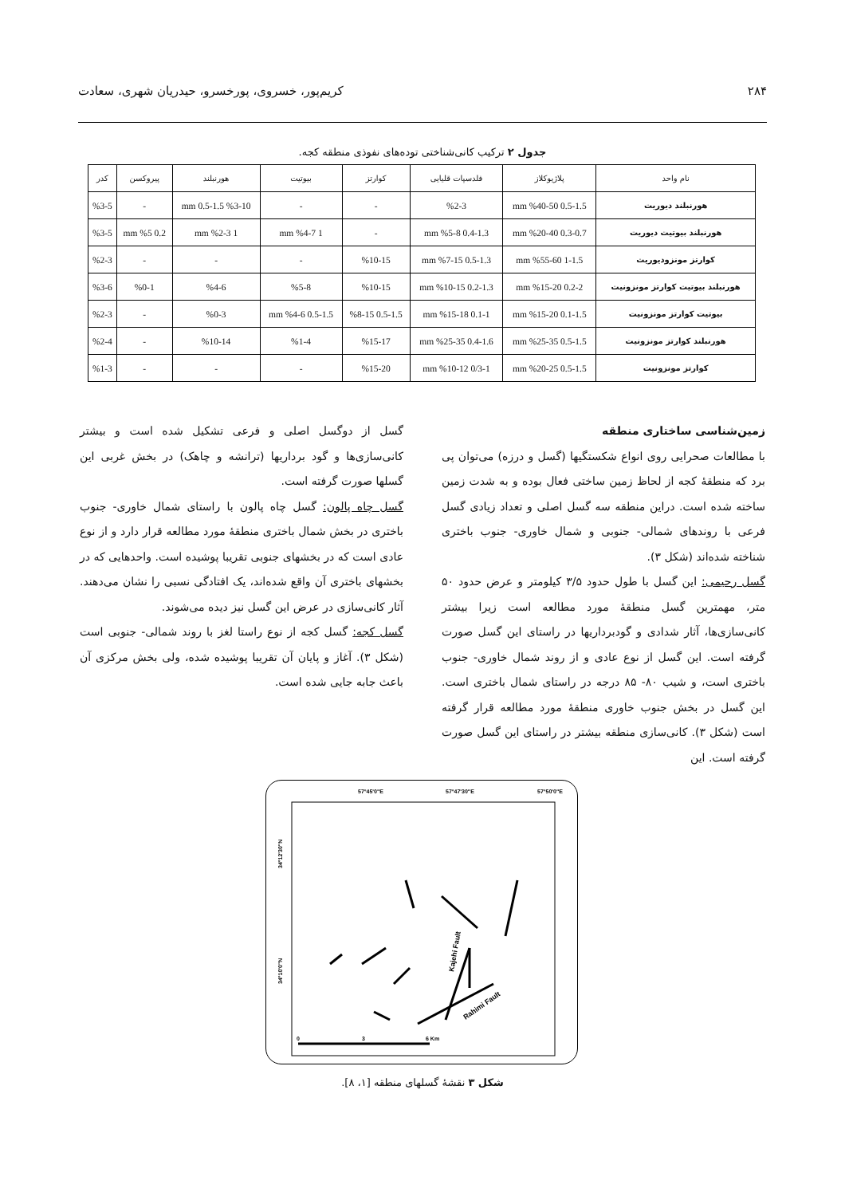۲۸۴ کریم‌پور، خسروی، پورخسرو، حیدریان شهری، سعادت
جدول ۲ ترکیب کانی‌شناختی توده‌های نفوذی منطقه کجه.
| نام واحد | پلاژیوکلاز | فلدسپات قلیایی | کوارتز | بیوتیت | هورنبلند | پیروکسن | کدر |
| --- | --- | --- | --- | --- | --- | --- | --- |
| هورنبلند دیوریت | 0.5-1.5 mm %40-50 | %2-3 | - | - | %3-10 0.5-1.5 mm | - | %3-5 |
| هورنبلند بیوتیت دیوریت | 0.3-0.7 mm %20-40 | 0.4-1.3 mm %5-8 | - | 1 mm %4-7 | 1 mm %2-3 | 0.2 mm %5 | %3-5 |
| کوارتز مونزودیوریت | 1-1.5 mm %55-60 | 0.5-1.3 mm %7-15 | %10-15 | - | - | - | %2-3 |
| هورنبلند بیوتیت کوارتز مونزونیت | 0.2-2 mm %15-20 | 0.2-1.3 mm %10-15 | %10-15 | %5-8 | %4-6 | %0-1 | %3-6 |
| بیوتیت کوارتز مونزونیت | 0.1-1.5 mm %15-20 | 0.1-1 mm %15-18 | 0.5-1.5 %8-15 | 0.5-1.5 mm %4-6 | %0-3 | - | %2-3 |
| هورنبلند کوارتز مونزونیت | 0.5-1.5 mm %25-35 | 0.4-1.6 mm %25-35 | %15-17 | %1-4 | %10-14 | - | %2-4 |
| کوارتز مونزونیت | 0.5-1.5 mm %20-25 | 0/3-1 mm %10-12 | %15-20 | - | - | - | %1-3 |
زمین‌شناسی ساختاری منطقه
با مطالعات صحرایی روی انواع شکستگیها (گسل و درزه) می‌توان پی برد که منطقهٔ کجه از لحاظ زمین ساختی فعال بوده و به شدت زمین ساخته شده است. دراین منطقه سه گسل اصلی و تعداد زیادی گسل فرعی با روندهای شمالی- جنوبی و شمال خاوری- جنوب باختری شناخته شده‌اند (شکل ۳).
گسل رحیمی: این گسل با طول حدود ۳/۵ کیلومتر و عرض حدود ۵۰ متر، مهمترین گسل منطقهٔ مورد مطالعه است زیرا بیشتر کانی‌سازی‌ها، آثار شدادی و گودبرداریها در راستای این گسل صورت گرفته است. این گسل از نوع عادی و از روند شمال خاوری- جنوب باختری است، و شیب ۸۰- ۸۵ درجه در راستای شمال باختری است. این گسل در بخش جنوب خاوری منطقهٔ مورد مطالعه قرار گرفته است (شکل ۳). کانی‌سازی منطقه بیشتر در راستای این گسل صورت گرفته است. این
گسل از دوگسل اصلی و فرعی تشکیل شده است و بیشتر کانی‌سازی‌ها و گود برداریها (ترانشه و چاهک) در بخش غربی این گسلها صورت گرفته است.
گسل چاه پالون: گسل چاه پالون با راستای شمال خاوری- جنوب باختری در بخش شمال باختری منطقهٔ مورد مطالعه قرار دارد و از نوع عادی است که در بخشهای جنوبی تقریبا پوشیده است. واحدهایی که در بخشهای باختری آن واقع شده‌اند، یک افتادگی نسبی را نشان می‌دهند. آثار کانی‌سازی در عرض این گسل نیز دیده می‌شوند.
گسل کجه: گسل کجه از نوع راستا لغز با روند شمالی- جنوبی است (شکل ۳). آغاز و پایان آن تقریبا پوشیده شده، ولی بخش مرکزی آن باعث جابه جایی شده است.
57°45'0"E
57°47'30"E
57°50'0"E
34°12'30"N
34°10'0"N
Kajehi Fault
Rahimi Fault
0
3
6 Km
شکل ۳ نقشهٔ گسلهای منطقه [۱، ۸].